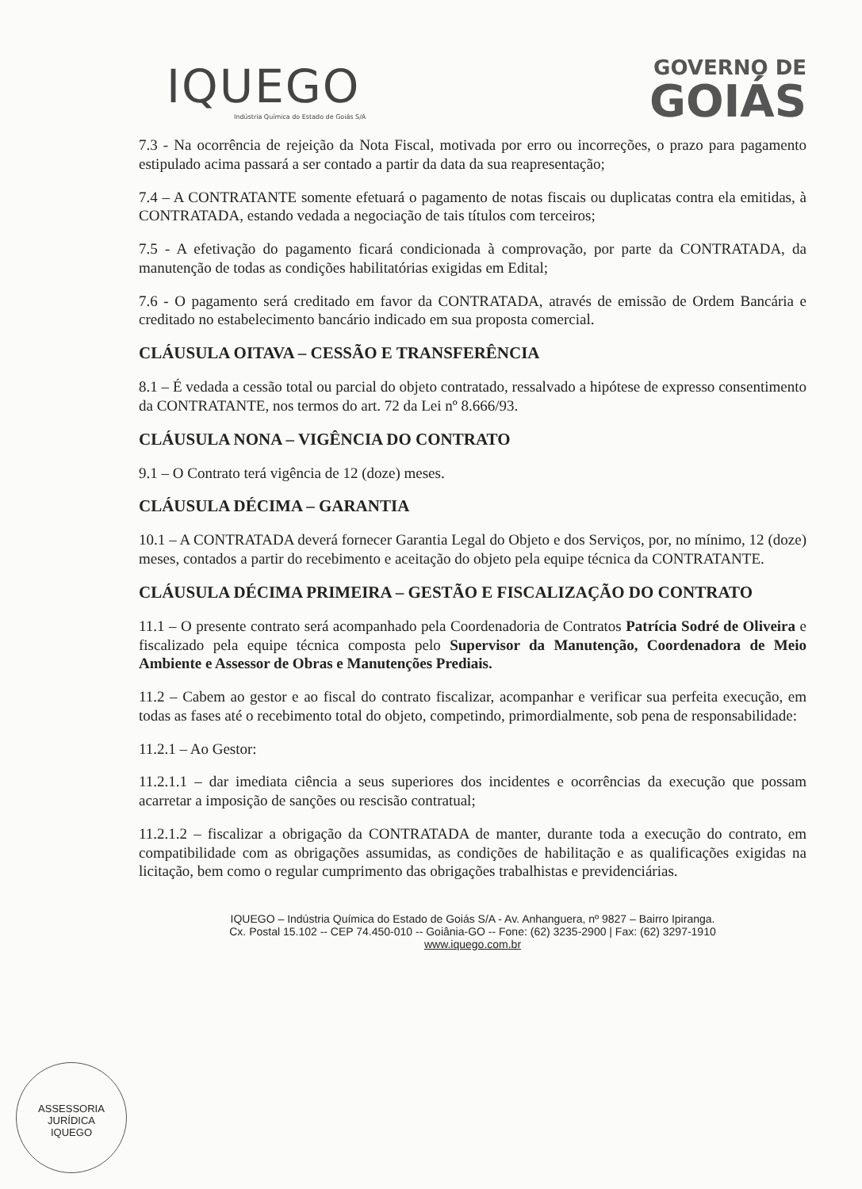IQUEGO
Indústria Química do Estado de Goiás S/A
GOVERNO DE
GOIÁS
7.3 - Na ocorrência de rejeição da Nota Fiscal, motivada por erro ou incorreções, o prazo para pagamento estipulado acima passará a ser contado a partir da data da sua reapresentação;
7.4 – A CONTRATANTE somente efetuará o pagamento de notas fiscais ou duplicatas contra ela emitidas, à CONTRATADA, estando vedada a negociação de tais títulos com terceiros;
7.5 - A efetivação do pagamento ficará condicionada à comprovação, por parte da CONTRATADA, da manutenção de todas as condições habilitatórias exigidas em Edital;
7.6 - O pagamento será creditado em favor da CONTRATADA, através de emissão de Ordem Bancária e creditado no estabelecimento bancário indicado em sua proposta comercial.
CLÁUSULA OITAVA – CESSÃO E TRANSFERÊNCIA
8.1 – É vedada a cessão total ou parcial do objeto contratado, ressalvado a hipótese de expresso consentimento da CONTRATANTE, nos termos do art. 72 da Lei nº 8.666/93.
CLÁUSULA NONA – VIGÊNCIA DO CONTRATO
9.1 – O Contrato terá vigência de 12 (doze) meses.
CLÁUSULA DÉCIMA – GARANTIA
10.1 – A CONTRATADA deverá fornecer Garantia Legal do Objeto e dos Serviços, por, no mínimo, 12 (doze) meses, contados a partir do recebimento e aceitação do objeto pela equipe técnica da CONTRATANTE.
CLÁUSULA DÉCIMA PRIMEIRA – GESTÃO E FISCALIZAÇÃO DO CONTRATO
11.1 – O presente contrato será acompanhado pela Coordenadoria de Contratos Patrícia Sodré de Oliveira e fiscalizado pela equipe técnica composta pelo Supervisor da Manutenção, Coordenadora de Meio Ambiente e Assessor de Obras e Manutenções Prediais.
11.2 – Cabem ao gestor e ao fiscal do contrato fiscalizar, acompanhar e verificar sua perfeita execução, em todas as fases até o recebimento total do objeto, competindo, primordialmente, sob pena de responsabilidade:
11.2.1 – Ao Gestor:
11.2.1.1 – dar imediata ciência a seus superiores dos incidentes e ocorrências da execução que possam acarretar a imposição de sanções ou rescisão contratual;
11.2.1.2 – fiscalizar a obrigação da CONTRATADA de manter, durante toda a execução do contrato, em compatibilidade com as obrigações assumidas, as condições de habilitação e as qualificações exigidas na licitação, bem como o regular cumprimento das obrigações trabalhistas e previdenciárias.
IQUEGO – Indústria Química do Estado de Goiás S/A - Av. Anhanguera, nº 9827 – Bairro Ipiranga.
Cx. Postal 15.102 -- CEP 74.450-010 -- Goiânia-GO -- Fone: (62) 3235-2900 | Fax: (62) 3297-1910
www.iquego.com.br
ASSESSORIA JURÍDICA
IQUEGO